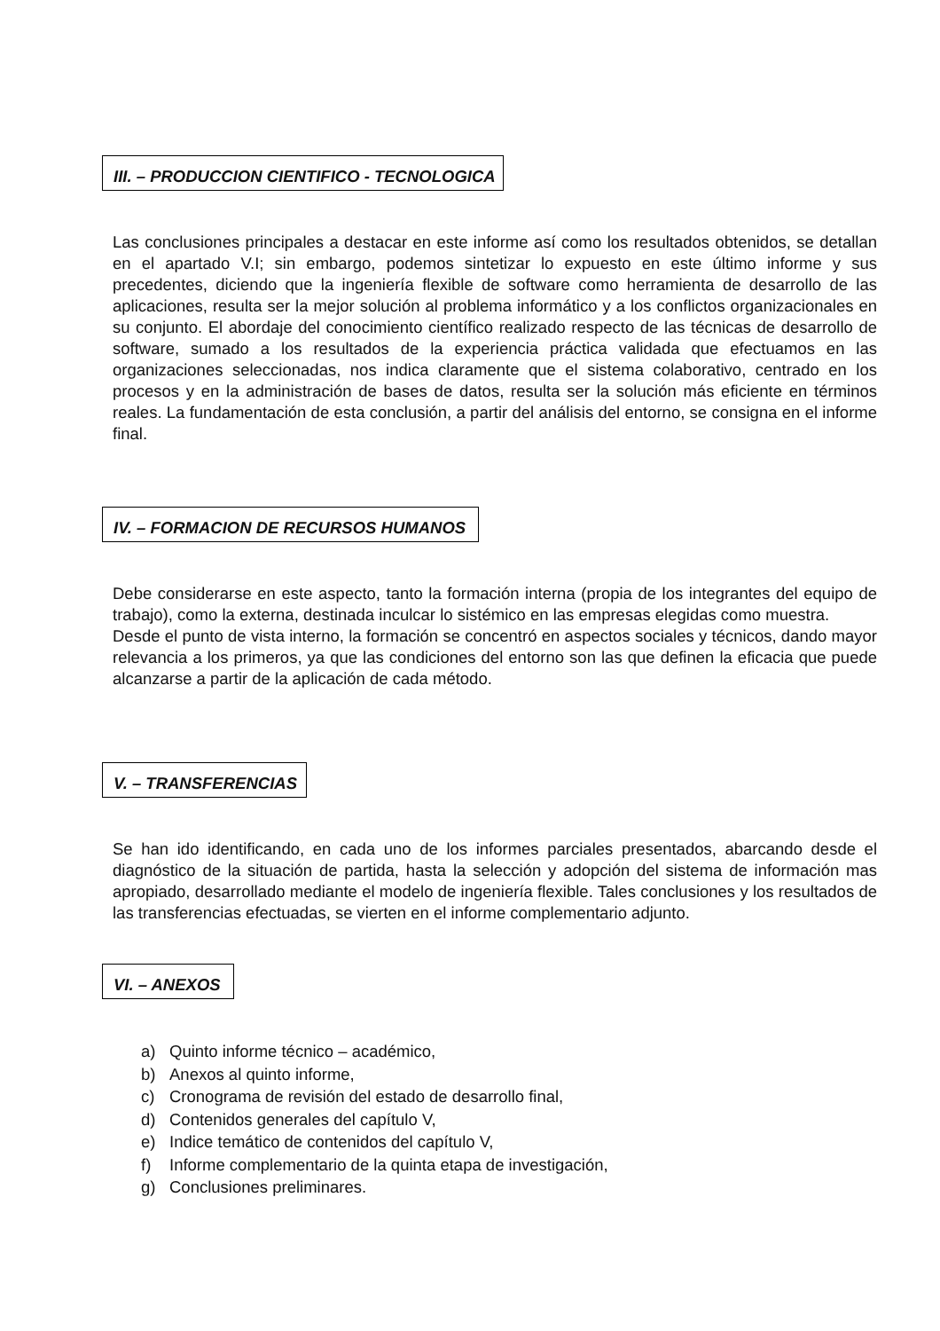III. – PRODUCCION CIENTIFICO - TECNOLOGICA
Las conclusiones principales a destacar en este informe así como los resultados obtenidos, se detallan en el apartado V.I; sin embargo, podemos sintetizar lo expuesto en este último informe y sus precedentes, diciendo que la ingeniería flexible de software como herramienta de desarrollo de las aplicaciones, resulta ser la mejor solución al problema informático y a los conflictos organizacionales en su conjunto. El abordaje del conocimiento científico realizado respecto de las técnicas de desarrollo de software, sumado a los resultados de la experiencia práctica validada que efectuamos en las organizaciones seleccionadas, nos indica claramente que el sistema colaborativo, centrado en los procesos y en la administración de bases de datos, resulta ser la solución más eficiente en términos reales. La fundamentación de esta conclusión, a partir del análisis del entorno, se consigna en el informe final.
IV. – FORMACION DE RECURSOS HUMANOS
Debe considerarse en este aspecto, tanto la formación interna (propia de los integrantes del equipo de trabajo), como la externa, destinada inculcar lo sistémico en las empresas elegidas como muestra.
Desde el punto de vista interno, la formación se concentró en aspectos sociales y técnicos, dando mayor relevancia a los primeros, ya que las condiciones del entorno son las que definen la eficacia que puede alcanzarse a partir de la aplicación de cada método.
V. – TRANSFERENCIAS
Se han ido identificando, en cada uno de los informes parciales presentados, abarcando desde el diagnóstico de la situación de partida, hasta la selección y adopción del sistema de información mas apropiado, desarrollado mediante el modelo de ingeniería flexible. Tales conclusiones y los resultados de las transferencias efectuadas, se vierten en el informe complementario adjunto.
VI. – ANEXOS
a) Quinto informe técnico – académico,
b) Anexos al quinto informe,
c) Cronograma de revisión del estado de desarrollo final,
d) Contenidos generales del capítulo V,
e) Indice temático de contenidos del capítulo V,
f) Informe complementario de la quinta etapa de investigación,
g) Conclusiones preliminares.